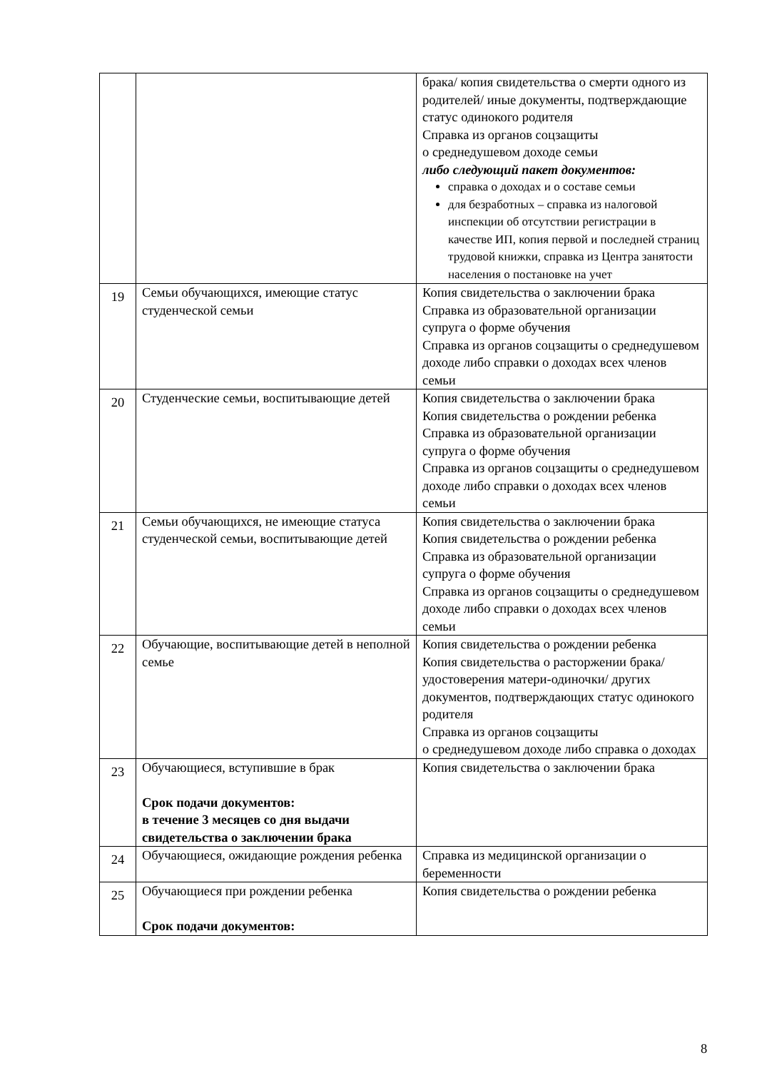| | | брака/ копия свидетельства о смерти одного из родителей/ иные документы, подтверждающие статус одинокого родителя Справка из органов соцзащиты о среднедушевом доходе семьи либо следующий пакет документов: справка о доходах и о составе семьи для безработных – справка из налоговой инспекции об отсутствии регистрации в качестве ИП, копия первой и последней страниц трудовой книжки, справка из Центра занятости населения о постановке на учет |
| 19 | Семьи обучающихся, имеющие статус студенческой семьи | Копия свидетельства о заключении брака Справка из образовательной организации супруга о форме обучения Справка из органов соцзащиты о среднедушевом доходе либо справки о доходах всех членов семьи |
| 20 | Студенческие семьи, воспитывающие детей | Копия свидетельства о заключении брака Копия свидетельства о рождении ребенка Справка из образовательной организации супруга о форме обучения Справка из органов соцзащиты о среднедушевом доходе либо справки о доходах всех членов семьи |
| 21 | Семьи обучающихся, не имеющие статуса студенческой семьи, воспитывающие детей | Копия свидетельства о заключении брака Копия свидетельства о рождении ребенка Справка из образовательной организации супруга о форме обучения Справка из органов соцзащиты о среднедушевом доходе либо справки о доходах всех членов семьи |
| 22 | Обучающие, воспитывающие детей в неполной семье | Копия свидетельства о рождении ребенка Копия свидетельства о расторжении брака/ удостоверения матери-одиночки/ других документов, подтверждающих статус одинокого родителя Справка из органов соцзащиты о среднедушевом доходе либо справка о доходах |
| 23 | Обучающиеся, вступившие в брак Срок подачи документов: в течение 3 месяцев со дня выдачи свидетельства о заключении брака | Копия свидетельства о заключении брака |
| 24 | Обучающиеся, ожидающие рождения ребенка | Справка из медицинской организации о беременности |
| 25 | Обучающиеся при рождении ребенка Срок подачи документов: | Копия свидетельства о рождении ребенка |
8